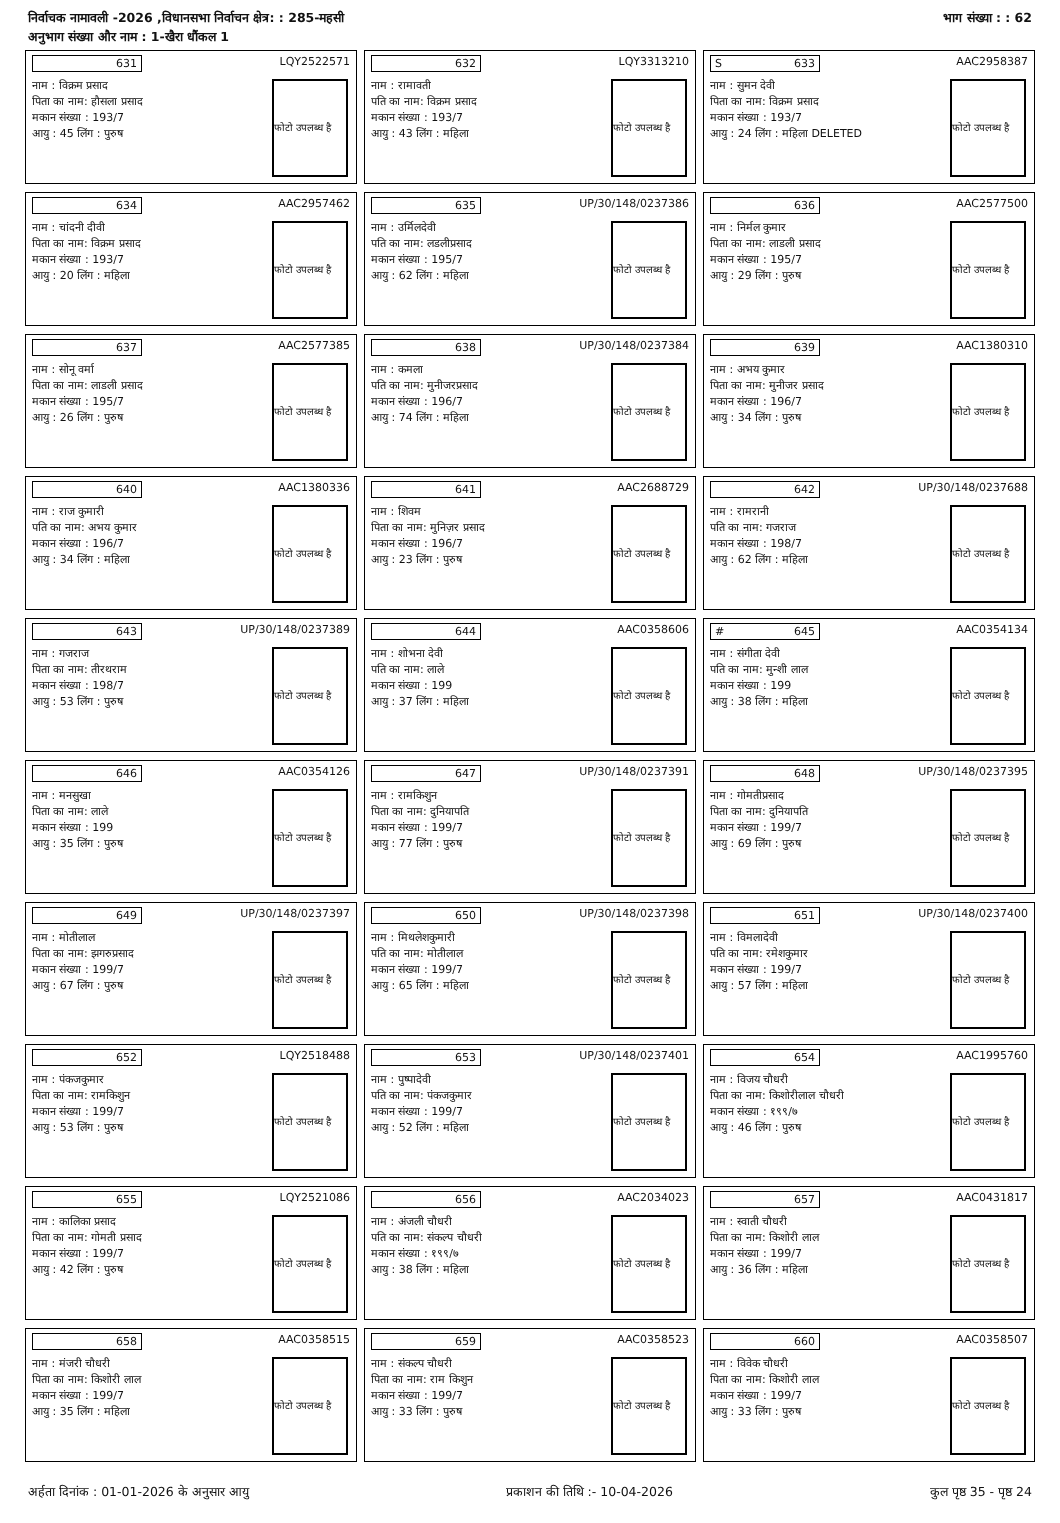निर्वाचक नामावली -2026 ,विधानसभा निर्वाचन क्षेत्र: : 285-महसी भाग संख्या : : 62
अनुभाग संख्या और नाम : 1-खैरा धौंकल 1
631 LQY2522571
नाम : विक्रम प्रसाद
पिता का नाम: हौसला प्रसाद
मकान संख्या : 193/7
आयु : 45 लिंग : पुरुष
फोटो उपलब्ध है
632 LQY3313210
नाम : रामावती
पति का नाम: विक्रम प्रसाद
मकान संख्या : 193/7
आयु : 43 लिंग : महिला
फोटो उपलब्ध है
S 633 AAC2958387
नाम : सुमन देवी
पिता का नाम: विक्रम प्रसाद
मकान संख्या : 193/7
आयु : 24 लिंग : महिला DELETED
फोटो उपलब्ध है
634 AAC2957462
नाम : चांदनी दीवी
पिता का नाम: विक्रम प्रसाद
मकान संख्या : 193/7
आयु : 20 लिंग : महिला
फोटो उपलब्ध है
635 UP/30/148/0237386
नाम : उर्मिलदेवी
पति का नाम: लडलीप्रसाद
मकान संख्या : 195/7
आयु : 62 लिंग : महिला
फोटो उपलब्ध है
636 AAC2577500
नाम : निर्मल कुमार
पिता का नाम: लाडली प्रसाद
मकान संख्या : 195/7
आयु : 29 लिंग : पुरुष
फोटो उपलब्ध है
637 AAC2577385
नाम : सोनू वर्मा
पिता का नाम: लाडली प्रसाद
मकान संख्या : 195/7
आयु : 26 लिंग : पुरुष
फोटो उपलब्ध है
638 UP/30/148/0237384
नाम : कमला
पति का नाम: मुनीजरप्रसाद
मकान संख्या : 196/7
आयु : 74 लिंग : महिला
फोटो उपलब्ध है
639 AAC1380310
नाम : अभय कुमार
पिता का नाम: मुनीजर प्रसाद
मकान संख्या : 196/7
आयु : 34 लिंग : पुरुष
फोटो उपलब्ध है
640 AAC1380336
नाम : राज कुमारी
पति का नाम: अभय कुमार
मकान संख्या : 196/7
आयु : 34 लिंग : महिला
फोटो उपलब्ध है
641 AAC2688729
नाम : शिवम
पिता का नाम: मुनिज़र प्रसाद
मकान संख्या : 196/7
आयु : 23 लिंग : पुरुष
फोटो उपलब्ध है
642 UP/30/148/0237688
नाम : रामरानी
पति का नाम: गजराज
मकान संख्या : 198/7
आयु : 62 लिंग : महिला
फोटो उपलब्ध है
643 UP/30/148/0237389
नाम : गजराज
पिता का नाम: तीरथराम
मकान संख्या : 198/7
आयु : 53 लिंग : पुरुष
फोटो उपलब्ध है
644 AAC0358606
नाम : शोभना देवी
पति का नाम: लाले
मकान संख्या : 199
आयु : 37 लिंग : महिला
फोटो उपलब्ध है
# 645 AAC0354134
नाम : संगीता देवी
पति का नाम: मुन्शी लाल
मकान संख्या : 199
आयु : 38 लिंग : महिला
फोटो उपलब्ध है
646 AAC0354126
नाम : मनसुखा
पिता का नाम: लाले
मकान संख्या : 199
आयु : 35 लिंग : पुरुष
फोटो उपलब्ध है
647 UP/30/148/0237391
नाम : रामकिशुन
पिता का नाम: दुनियापति
मकान संख्या : 199/7
आयु : 77 लिंग : पुरुष
फोटो उपलब्ध है
648 UP/30/148/0237395
नाम : गोमतीप्रसाद
पिता का नाम: दुनियापति
मकान संख्या : 199/7
आयु : 69 लिंग : पुरुष
फोटो उपलब्ध है
649 UP/30/148/0237397
नाम : मोतीलाल
पिता का नाम: झगरुप्रसाद
मकान संख्या : 199/7
आयु : 67 लिंग : पुरुष
फोटो उपलब्ध है
650 UP/30/148/0237398
नाम : मिथलेशकुमारी
पति का नाम: मोतीलाल
मकान संख्या : 199/7
आयु : 65 लिंग : महिला
फोटो उपलब्ध है
651 UP/30/148/0237400
नाम : विमलादेवी
पति का नाम: रमेशकुमार
मकान संख्या : 199/7
आयु : 57 लिंग : महिला
फोटो उपलब्ध है
652 LQY2518488
नाम : पंकजकुमार
पिता का नाम: रामकिशुन
मकान संख्या : 199/7
आयु : 53 लिंग : पुरुष
फोटो उपलब्ध है
653 UP/30/148/0237401
नाम : पुष्पादेवी
पति का नाम: पंकजकुमार
मकान संख्या : 199/7
आयु : 52 लिंग : महिला
फोटो उपलब्ध है
654 AAC1995760
नाम : विजय चौधरी
पिता का नाम: किशोरीलाल चौधरी
मकान संख्या : १९९/७
आयु : 46 लिंग : पुरुष
फोटो उपलब्ध है
655 LQY2521086
नाम : कालिका प्रसाद
पिता का नाम: गोमती प्रसाद
मकान संख्या : 199/7
आयु : 42 लिंग : पुरुष
फोटो उपलब्ध है
656 AAC2034023
नाम : अंजली चौधरी
पति का नाम: संकल्प चौधरी
मकान संख्या : १९९/७
आयु : 38 लिंग : महिला
फोटो उपलब्ध है
657 AAC0431817
नाम : स्वाती चौधरी
पिता का नाम: किशोरी लाल
मकान संख्या : 199/7
आयु : 36 लिंग : महिला
फोटो उपलब्ध है
658 AAC0358515
नाम : मंजरी चौधरी
पिता का नाम: किशोरी लाल
मकान संख्या : 199/7
आयु : 35 लिंग : महिला
फोटो उपलब्ध है
659 AAC0358523
नाम : संकल्प चौधरी
पिता का नाम: राम किशुन
मकान संख्या : 199/7
आयु : 33 लिंग : पुरुष
फोटो उपलब्ध है
660 AAC0358507
नाम : विवेक चौधरी
पिता का नाम: किशोरी लाल
मकान संख्या : 199/7
आयु : 33 लिंग : पुरुष
फोटो उपलब्ध है
अर्हता दिनांक : 01-01-2026 के अनुसार आयु प्रकाशन की तिथि :- 10-04-2026 कुल पृष्ठ 35 - पृष्ठ 24